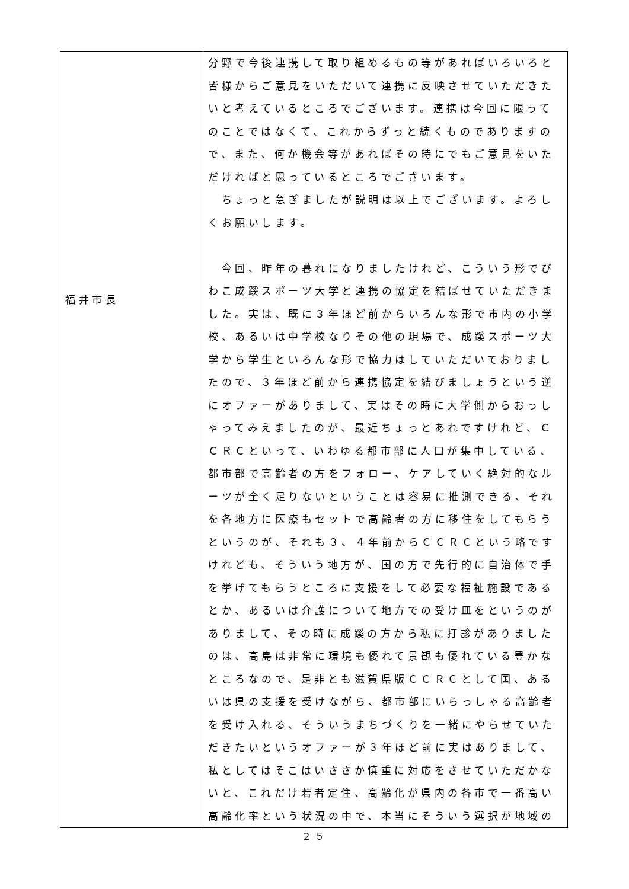| 福井市長 | 分野で今後連携して取り組めるもの等があればいろいろと皆様からご意見をいただいて連携に反映させていただきたいと考えているところでございます。連携は今回に限ってのことではなくて、これからずっと続くものでありますので、また、何か機会等があればその時にでもご意見をいただければと思っているところでございます。 ちょっと急ぎましたが説明は以上でございます。よろしくお願いします。 今回、昨年の暮れになりましたけれど、こういう形でびわこ成蹊スポーツ大学と連携の協定を結ばせていただきました。実は、既に３年ほど前からいろんな形で市内の小学校、あるいは中学校なりその他の現場で、成蹊スポーツ大学から学生といろんな形で協力はしていただいておりましたので、３年ほど前から連携協定を結びましょうという逆にオファーがありまして、実はその時に大学側からおっしゃってみえましたのが、最近ちょっとあれですけれど、ＣＣＲＣといって、いわゆる都市部に人口が集中している、都市部で高齢者の方をフォロー、ケアしていく絶対的なルーツが全く足りないということは容易に推測できる、それを各地方に医療もセットで高齢者の方に移住をしてもらうというのが、それも３、４年前からＣＣＲＣという略ですけれども、そういう地方が、国の方で先行的に自治体で手を挙げてもらうところに支援をして必要な福祉施設であるとか、あるいは介護について地方での受け皿をというのがありまして、その時に成蹊の方から私に打診がありましたのは、高島は非常に環境も優れて景観も優れている豊かなところなので、是非とも滋賀県版ＣＣＲＣとして国、あるいは県の支援を受けながら、都市部にいらっしゃる高齢者を受け入れる、そういうまちづくりを一緒にやらせていただきたいというオファーが３年ほど前に実はありまして、私としてはそこはいささか慎重に対応をさせていただかないと、これだけ若者定住、高齢化が県内の各市で一番高い高齢化率という状況の中で、本当にそういう選択が地域の |
２５